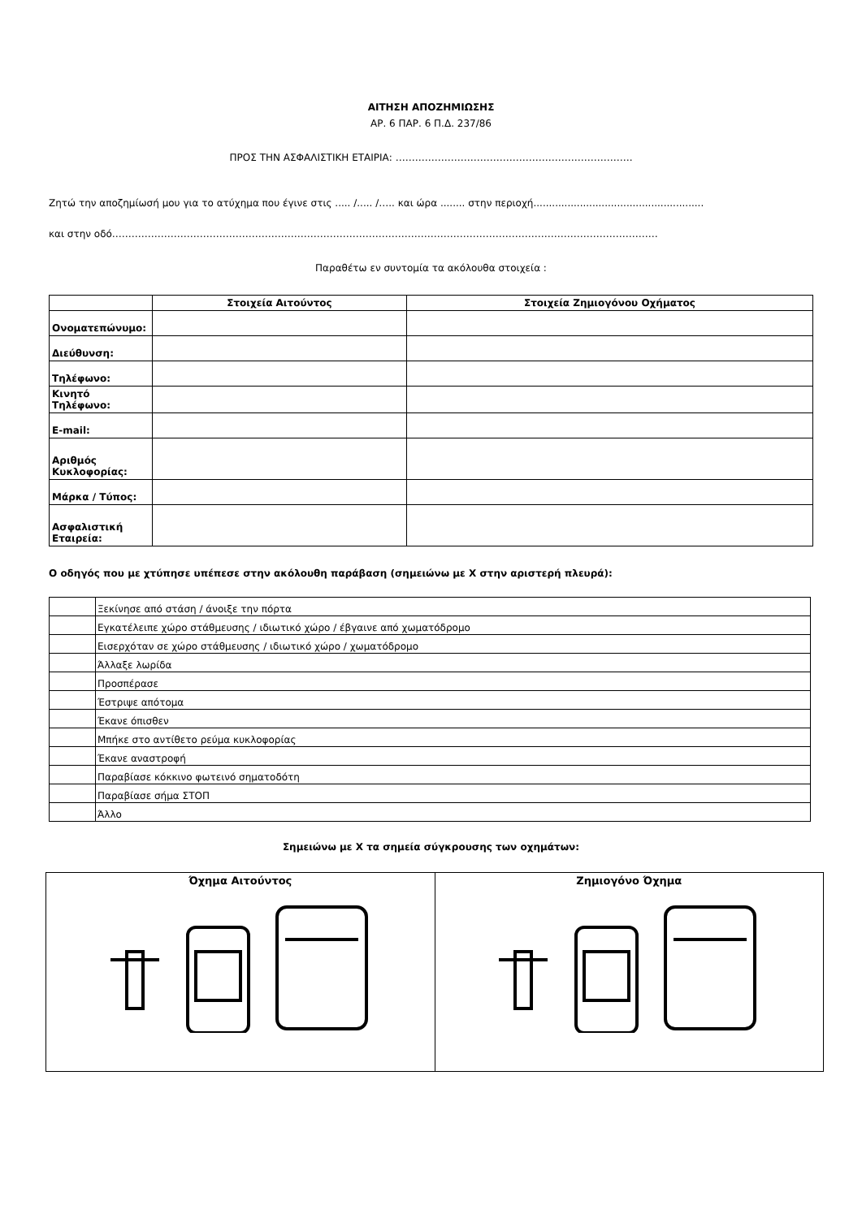ΑΙΤΗΣΗ ΑΠΟΖΗΜΙΩΣΗΣ
ΑΡ. 6 ΠΑΡ. 6 Π.Δ. 237/86
ΠΡΟΣ ΤΗΝ ΑΣΦΑΛΙΣΤΙΚΗ ΕΤΑΙΡΙΑ: ……………………………………………………………….
Ζητώ την αποζημίωσή μου για το ατύχημα που έγινε στις ..... /..... /….. και ώρα ........ στην περιοχή.......................................................
και στην οδό……………………………………………………………………………………………………………………………………………………
Παραθέτω εν συντομία τα ακόλουθα στοιχεία :
| | Στοιχεία Αιτούντος | Στοιχεία Ζημιογόνου Οχήματος |
| --- | --- | --- |
| Ονοματεπώνυμο: | | |
| Διεύθυνση: | | |
| Τηλέφωνο: | | |
| Κινητό Τηλέφωνο: | | |
| E-mail: | | |
| Αριθμός Κυκλοφορίας: | | |
| Μάρκα / Τύπος: | | |
| Ασφαλιστική Εταιρεία: | | |
Ο οδηγός που με χτύπησε υπέπεσε στην ακόλουθη παράβαση (σημειώνω με Χ στην αριστερή πλευρά):
| | Ξεκίνησε από στάση / άνοιξε την πόρτα |
| | Εγκατέλειπε χώρο στάθμευσης / ιδιωτικό χώρο / έβγαινε από χωματόδρομο |
| | Εισερχόταν σε χώρο στάθμευσης / ιδιωτικό χώρο / χωματόδρομο |
| | Άλλαξε λωρίδα |
| | Προσπέρασε |
| | Έστριψε απότομα |
| | Έκανε όπισθεν |
| | Μπήκε στο αντίθετο ρεύμα κυκλοφορίας |
| | Έκανε αναστροφή |
| | Παραβίασε κόκκινο φωτεινό σηματοδότη |
| | Παραβίασε σήμα ΣΤΟΠ |
| | Άλλο |
Σημειώνω με Χ τα σημεία σύγκρουσης των οχημάτων:
| Όχημα Αιτούντος | Ζημιογόνο Όχημα |